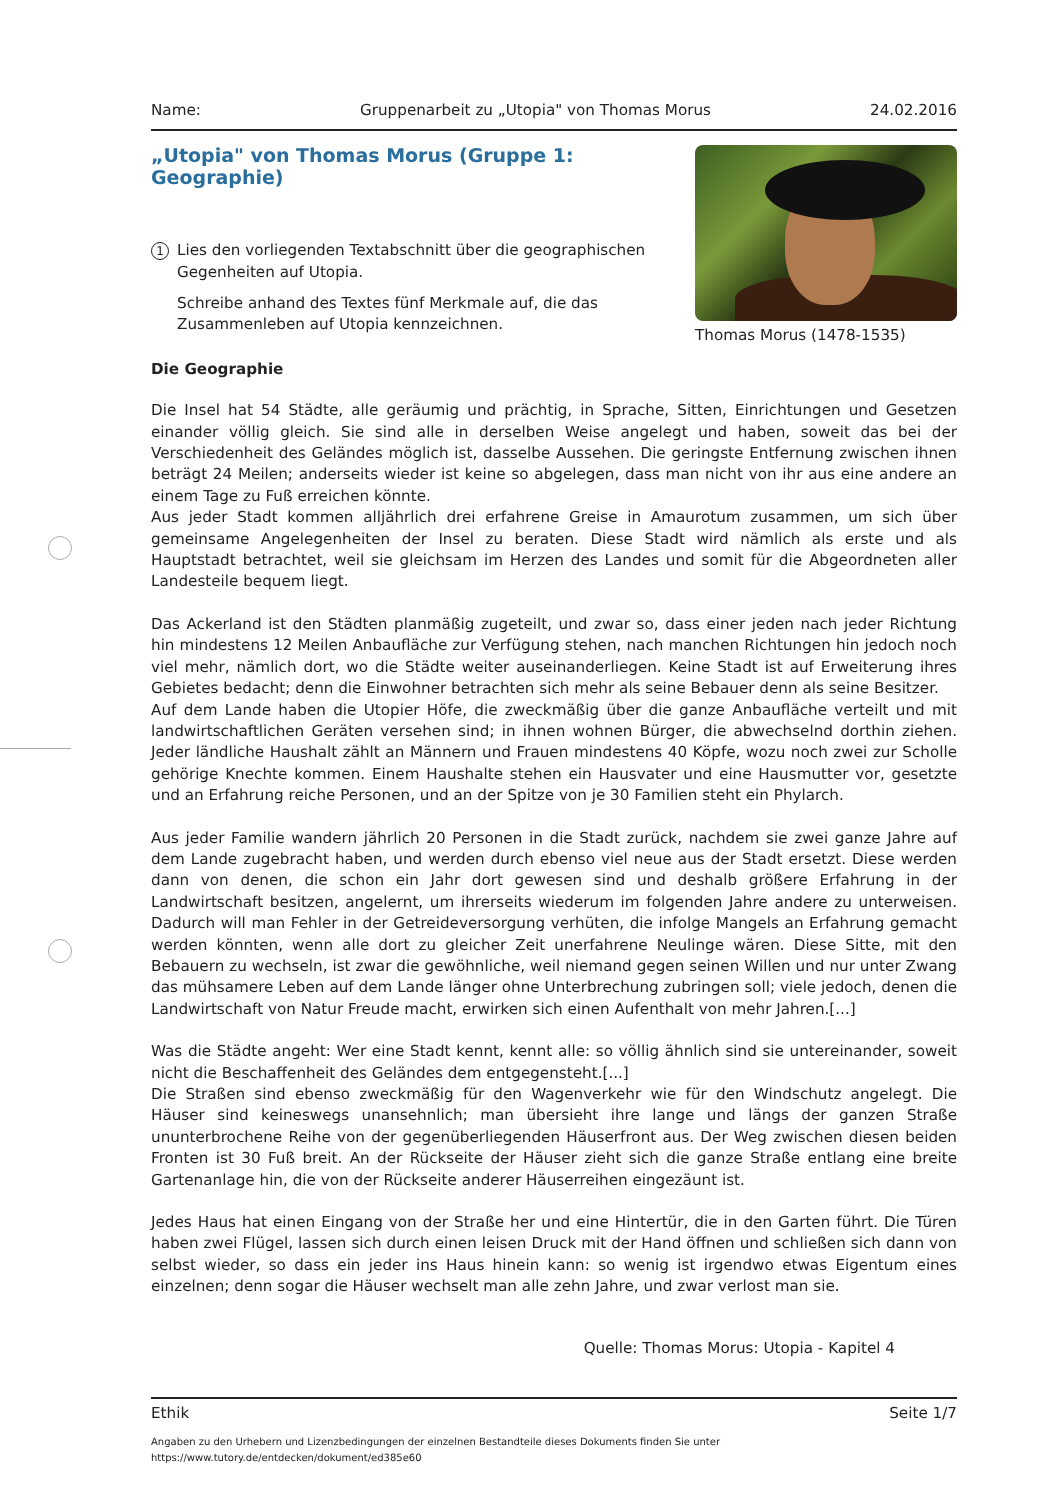Name: Gruppenarbeit zu „Utopia" von Thomas Morus 24.02.2016
„Utopia" von Thomas Morus (Gruppe 1: Geographie)
1
Lies den vorliegenden Textabschnitt über die geographischen Gegenheiten auf Utopia.
Schreibe anhand des Textes fünf Merkmale auf, die das Zusammenleben auf Utopia kennzeichnen.
Thomas Morus (1478-1535)
Die Geographie
Die Insel hat 54 Städte, alle geräumig und prächtig, in Sprache, Sitten, Einrichtungen und Gesetzen einander völlig gleich. Sie sind alle in derselben Weise angelegt und haben, soweit das bei der Verschiedenheit des Geländes möglich ist, dasselbe Aussehen. Die geringste Entfernung zwischen ihnen beträgt 24 Meilen; anderseits wieder ist keine so abgelegen, dass man nicht von ihr aus eine andere an einem Tage zu Fuß erreichen könnte.
Aus jeder Stadt kommen alljährlich drei erfahrene Greise in Amaurotum zusammen, um sich über gemeinsame Angelegenheiten der Insel zu beraten. Diese Stadt wird nämlich als erste und als Hauptstadt betrachtet, weil sie gleichsam im Herzen des Landes und somit für die Abgeordneten aller Landesteile bequem liegt.
Das Ackerland ist den Städten planmäßig zugeteilt, und zwar so, dass einer jeden nach jeder Richtung hin mindestens 12 Meilen Anbaufläche zur Verfügung stehen, nach manchen Richtungen hin jedoch noch viel mehr, nämlich dort, wo die Städte weiter auseinanderliegen. Keine Stadt ist auf Erweiterung ihres Gebietes bedacht; denn die Einwohner betrachten sich mehr als seine Bebauer denn als seine Besitzer.
Auf dem Lande haben die Utopier Höfe, die zweckmäßig über die ganze Anbaufläche verteilt und mit landwirtschaftlichen Geräten versehen sind; in ihnen wohnen Bürger, die abwechselnd dorthin ziehen. Jeder ländliche Haushalt zählt an Männern und Frauen mindestens 40 Köpfe, wozu noch zwei zur Scholle gehörige Knechte kommen. Einem Haushalte stehen ein Hausvater und eine Hausmutter vor, gesetzte und an Erfahrung reiche Personen, und an der Spitze von je 30 Familien steht ein Phylarch.
Aus jeder Familie wandern jährlich 20 Personen in die Stadt zurück, nachdem sie zwei ganze Jahre auf dem Lande zugebracht haben, und werden durch ebenso viel neue aus der Stadt ersetzt. Diese werden dann von denen, die schon ein Jahr dort gewesen sind und deshalb größere Erfahrung in der Landwirtschaft besitzen, angelernt, um ihrerseits wiederum im folgenden Jahre andere zu unterweisen. Dadurch will man Fehler in der Getreideversorgung verhüten, die infolge Mangels an Erfahrung gemacht werden könnten, wenn alle dort zu gleicher Zeit unerfahrene Neulinge wären. Diese Sitte, mit den Bebauern zu wechseln, ist zwar die gewöhnliche, weil niemand gegen seinen Willen und nur unter Zwang das mühsamere Leben auf dem Lande länger ohne Unterbrechung zubringen soll; viele jedoch, denen die Landwirtschaft von Natur Freude macht, erwirken sich einen Aufenthalt von mehr Jahren.[...]
Was die Städte angeht: Wer eine Stadt kennt, kennt alle: so völlig ähnlich sind sie untereinander, soweit nicht die Beschaffenheit des Geländes dem entgegensteht.[...]
Die Straßen sind ebenso zweckmäßig für den Wagenverkehr wie für den Windschutz angelegt. Die Häuser sind keineswegs unansehnlich; man übersieht ihre lange und längs der ganzen Straße ununterbrochene Reihe von der gegenüberliegenden Häuserfront aus. Der Weg zwischen diesen beiden Fronten ist 30 Fuß breit. An der Rückseite der Häuser zieht sich die ganze Straße entlang eine breite Gartenanlage hin, die von der Rückseite anderer Häuserreihen eingezäunt ist.
Jedes Haus hat einen Eingang von der Straße her und eine Hintertür, die in den Garten führt. Die Türen haben zwei Flügel, lassen sich durch einen leisen Druck mit der Hand öffnen und schließen sich dann von selbst wieder, so dass ein jeder ins Haus hinein kann: so wenig ist irgendwo etwas Eigentum eines einzelnen; denn sogar die Häuser wechselt man alle zehn Jahre, und zwar verlost man sie.
Quelle: Thomas Morus: Utopia - Kapitel 4
Ethik Seite 1/7
Angaben zu den Urhebern und Lizenzbedingungen der einzelnen Bestandteile dieses Dokuments finden Sie unter
https://www.tutory.de/entdecken/dokument/ed385e60